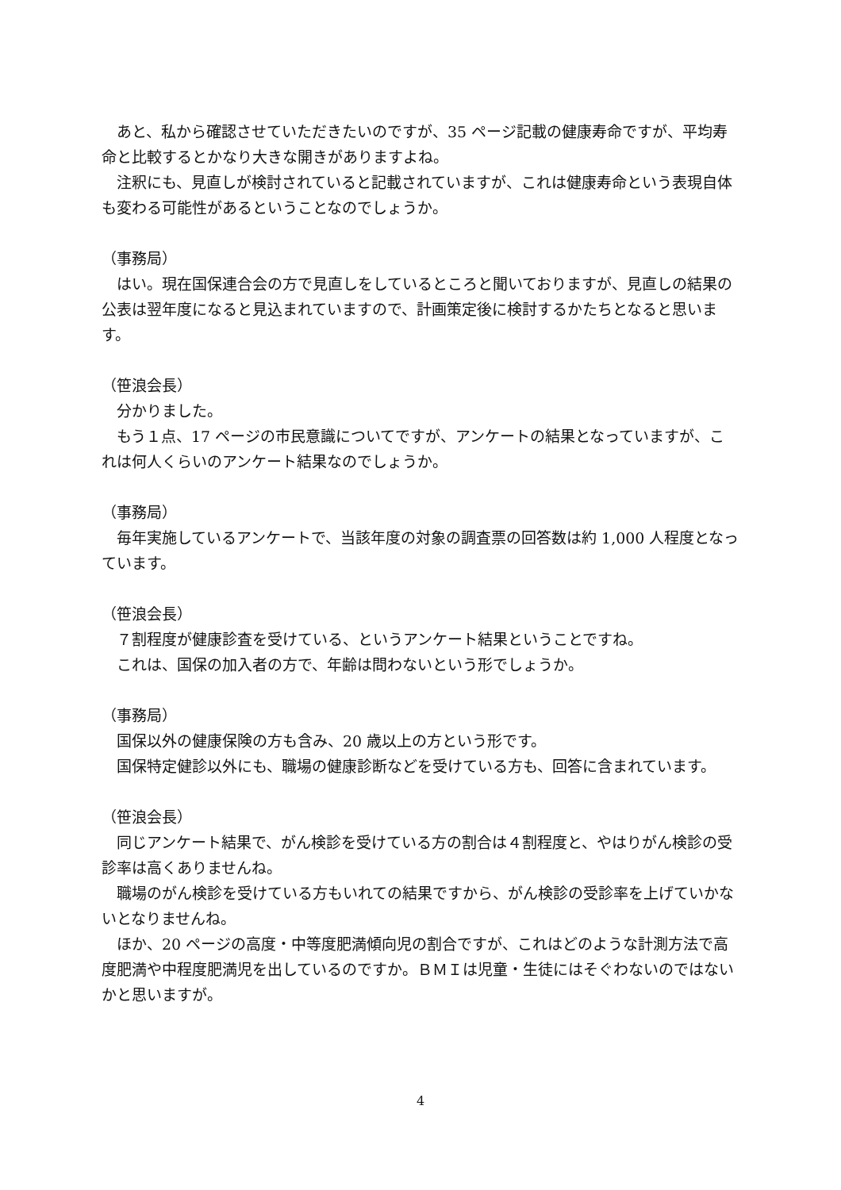あと、私から確認させていただきたいのですが、35 ページ記載の健康寿命ですが、平均寿命と比較するとかなり大きな開きがありますよね。
　注釈にも、見直しが検討されていると記載されていますが、これは健康寿命という表現自体も変わる可能性があるということなのでしょうか。
（事務局）
　はい。現在国保連合会の方で見直しをしているところと聞いておりますが、見直しの結果の公表は翌年度になると見込まれていますので、計画策定後に検討するかたちとなると思います。
（笹浪会長）
　分かりました。
　もう１点、17 ページの市民意識についてですが、アンケートの結果となっていますが、これは何人くらいのアンケート結果なのでしょうか。
（事務局）
　毎年実施しているアンケートで、当該年度の対象の調査票の回答数は約 1,000 人程度となっています。
（笹浪会長）
　７割程度が健康診査を受けている、というアンケート結果ということですね。
　これは、国保の加入者の方で、年齢は問わないという形でしょうか。
（事務局）
　国保以外の健康保険の方も含み、20 歳以上の方という形です。
　国保特定健診以外にも、職場の健康診断などを受けている方も、回答に含まれています。
（笹浪会長）
　同じアンケート結果で、がん検診を受けている方の割合は４割程度と、やはりがん検診の受診率は高くありませんね。
　職場のがん検診を受けている方もいれての結果ですから、がん検診の受診率を上げていかないとなりませんね。
　ほか、20 ページの高度・中等度肥満傾向児の割合ですが、これはどのような計測方法で高度肥満や中程度肥満児を出しているのですか。ＢＭＩは児童・生徒にはそぐわないのではないかと思いますが。
4